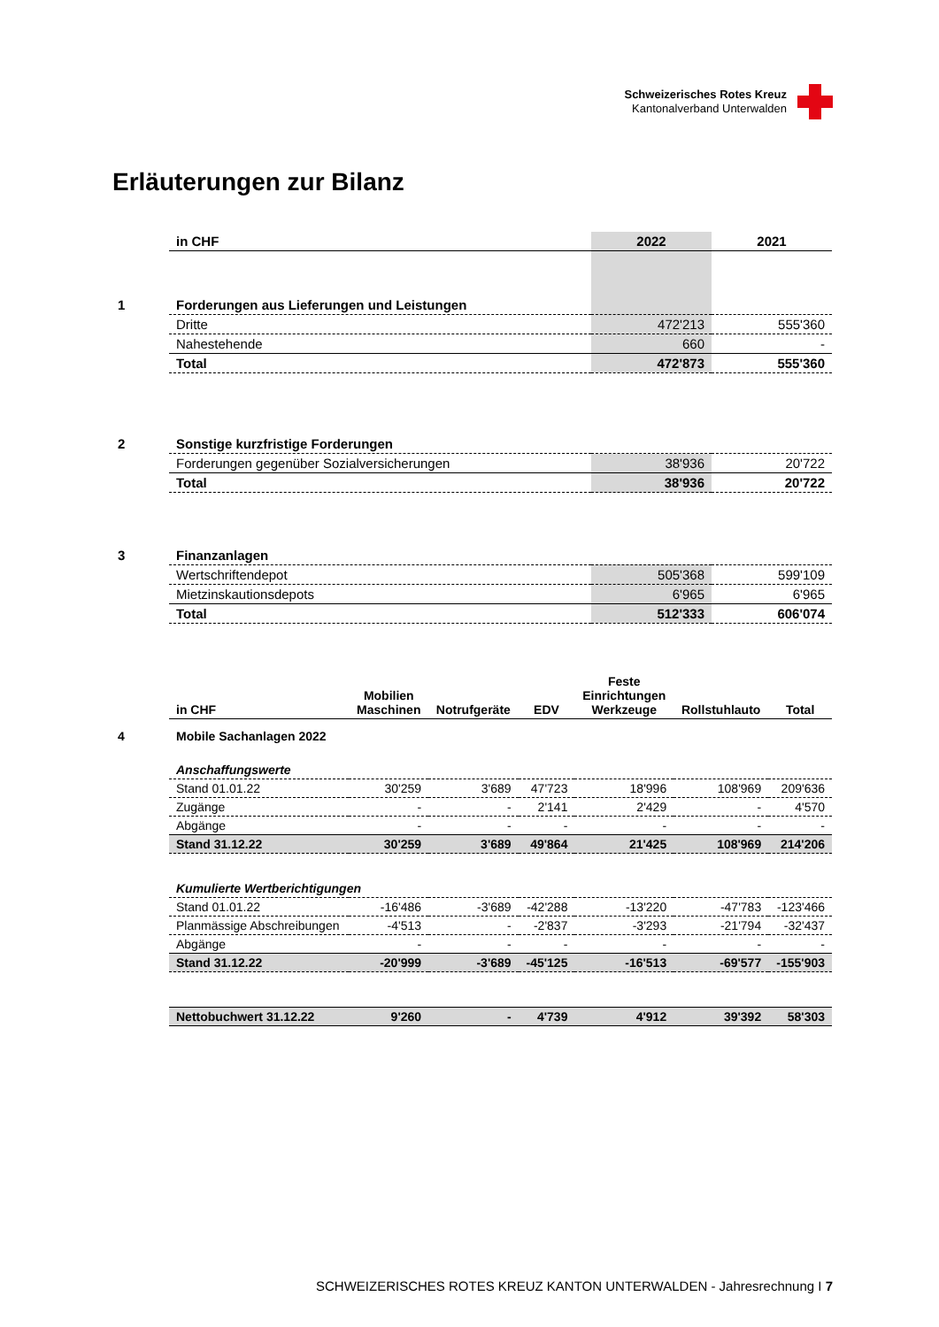Schweizerisches Rotes Kreuz
Kantonalverband Unterwalden
Erläuterungen zur Bilanz
| | in CHF | 2022 | 2021 |
| 1 | Forderungen aus Lieferungen und Leistungen | | |
| | Dritte | 472'213 | 555'360 |
| | Nahestehende | 660 | - |
| | Total | 472'873 | 555'360 |
| 2 | Sonstige kurzfristige Forderungen | | |
| | Forderungen gegenüber Sozialversicherungen | 38'936 | 20'722 |
| | Total | 38'936 | 20'722 |
| 3 | Finanzanlagen | | |
| | Wertschriftendepot | 505'368 | 599'109 |
| | Mietzinskautionsdepots | 6'965 | 6'965 |
| | Total | 512'333 | 606'074 |
| | in CHF | Mobilien Maschinen | Notrufgeräte | EDV | Feste Einrichtungen Werkzeuge | Rollstuhlauto | Total |
| 4 | Mobile Sachanlagen 2022 | | | | | | |
| | Anschaffungswerte | | | | | | |
| | Stand 01.01.22 | 30'259 | 3'689 | 47'723 | 18'996 | 108'969 | 209'636 |
| | Zugänge | - | - | 2'141 | 2'429 | - | 4'570 |
| | Abgänge | - | - | - | - | - | - |
| | Stand 31.12.22 | 30'259 | 3'689 | 49'864 | 21'425 | 108'969 | 214'206 |
| | Kumulierte Wertberichtigungen | | | | | | |
| | Stand 01.01.22 | -16'486 | -3'689 | -42'288 | -13'220 | -47'783 | -123'466 |
| | Planmässige Abschreibungen | -4'513 | - | -2'837 | -3'293 | -21'794 | -32'437 |
| | Abgänge | - | - | - | - | - | - |
| | Stand 31.12.22 | -20'999 | -3'689 | -45'125 | -16'513 | -69'577 | -155'903 |
| | Nettobuchwert 31.12.22 | 9'260 | - | 4'739 | 4'912 | 39'392 | 58'303 |
SCHWEIZERISCHES ROTES KREUZ KANTON UNTERWALDEN - Jahresrechnung I 7